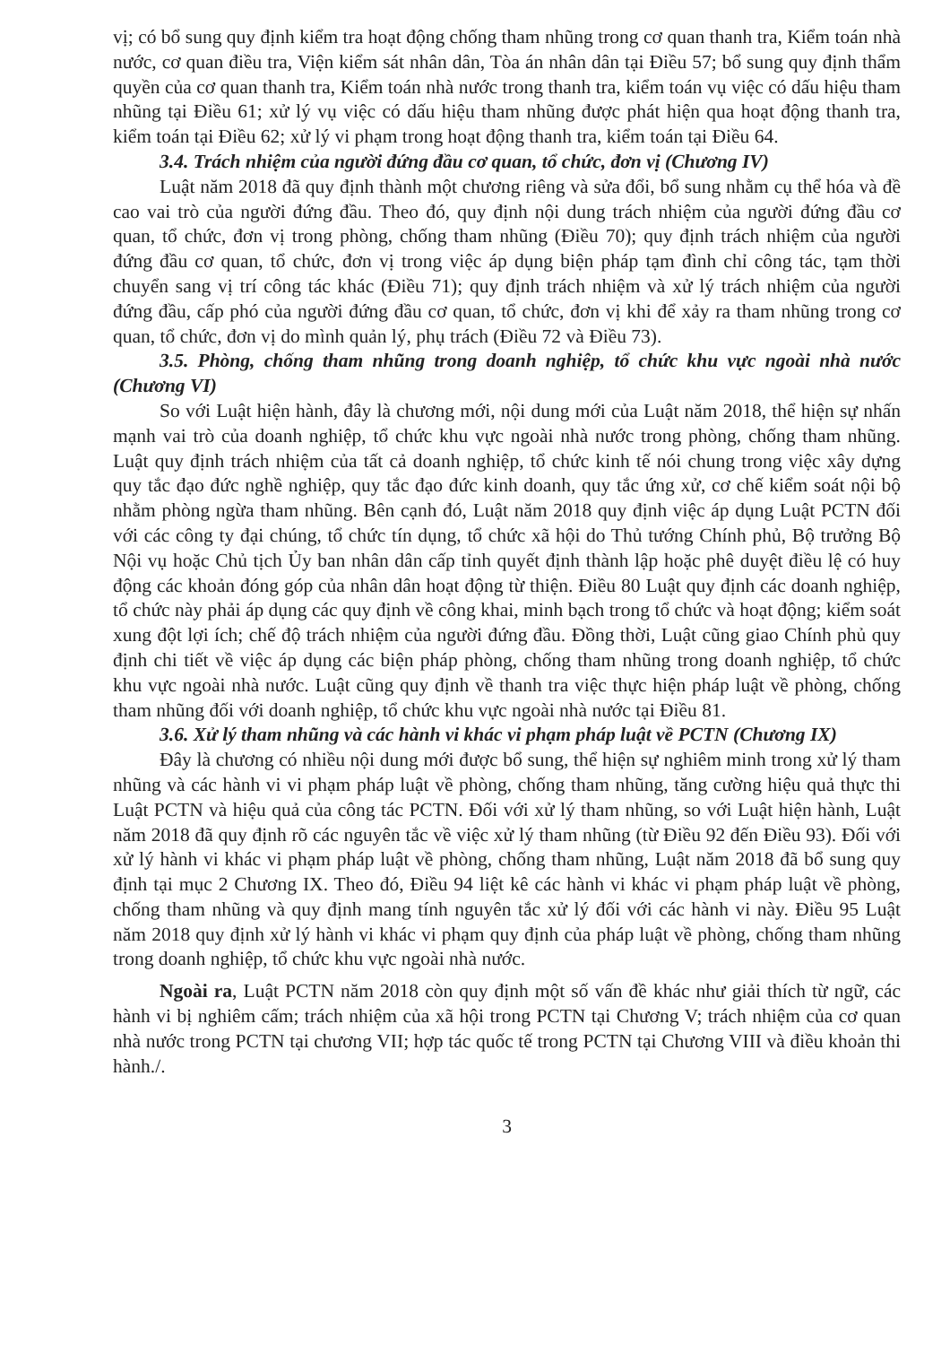vị; có bổ sung quy định kiểm tra hoạt động chống tham nhũng trong cơ quan thanh tra, Kiểm toán nhà nước, cơ quan điều tra, Viện kiểm sát nhân dân, Tòa án nhân dân tại Điều 57; bổ sung quy định thẩm quyền của cơ quan thanh tra, Kiểm toán nhà nước trong thanh tra, kiểm toán vụ việc có dấu hiệu tham nhũng tại Điều 61; xử lý vụ việc có dấu hiệu tham nhũng được phát hiện qua hoạt động thanh tra, kiểm toán tại Điều 62; xử lý vi phạm trong hoạt động thanh tra, kiểm toán tại Điều 64.
3.4. Trách nhiệm của người đứng đầu cơ quan, tổ chức, đơn vị (Chương IV)
Luật năm 2018 đã quy định thành một chương riêng và sửa đổi, bổ sung nhằm cụ thể hóa và đề cao vai trò của người đứng đầu. Theo đó, quy định nội dung trách nhiệm của người đứng đầu cơ quan, tổ chức, đơn vị trong phòng, chống tham nhũng (Điều 70); quy định trách nhiệm của người đứng đầu cơ quan, tổ chức, đơn vị trong việc áp dụng biện pháp tạm đình chỉ công tác, tạm thời chuyển sang vị trí công tác khác (Điều 71); quy định trách nhiệm và xử lý trách nhiệm của người đứng đầu, cấp phó của người đứng đầu cơ quan, tổ chức, đơn vị khi để xảy ra tham nhũng trong cơ quan, tổ chức, đơn vị do mình quản lý, phụ trách (Điều 72 và Điều 73).
3.5. Phòng, chống tham nhũng trong doanh nghiệp, tổ chức khu vực ngoài nhà nước (Chương VI)
So với Luật hiện hành, đây là chương mới, nội dung mới của Luật năm 2018, thể hiện sự nhấn mạnh vai trò của doanh nghiệp, tổ chức khu vực ngoài nhà nước trong phòng, chống tham nhũng. Luật quy định trách nhiệm của tất cả doanh nghiệp, tổ chức kinh tế nói chung trong việc xây dựng quy tắc đạo đức nghề nghiệp, quy tắc đạo đức kinh doanh, quy tắc ứng xử, cơ chế kiểm soát nội bộ nhằm phòng ngừa tham nhũng. Bên cạnh đó, Luật năm 2018 quy định việc áp dụng Luật PCTN đối với các công ty đại chúng, tổ chức tín dụng, tổ chức xã hội do Thủ tướng Chính phủ, Bộ trưởng Bộ Nội vụ hoặc Chủ tịch Ủy ban nhân dân cấp tỉnh quyết định thành lập hoặc phê duyệt điều lệ có huy động các khoản đóng góp của nhân dân hoạt động từ thiện. Điều 80 Luật quy định các doanh nghiệp, tổ chức này phải áp dụng các quy định về công khai, minh bạch trong tổ chức và hoạt động; kiểm soát xung đột lợi ích; chế độ trách nhiệm của người đứng đầu. Đồng thời, Luật cũng giao Chính phủ quy định chi tiết về việc áp dụng các biện pháp phòng, chống tham nhũng trong doanh nghiệp, tổ chức khu vực ngoài nhà nước. Luật cũng quy định về thanh tra việc thực hiện pháp luật về phòng, chống tham nhũng đối với doanh nghiệp, tổ chức khu vực ngoài nhà nước tại Điều 81.
3.6. Xử lý tham nhũng và các hành vi khác vi phạm pháp luật về PCTN (Chương IX)
Đây là chương có nhiều nội dung mới được bổ sung, thể hiện sự nghiêm minh trong xử lý tham nhũng và các hành vi vi phạm pháp luật về phòng, chống tham nhũng, tăng cường hiệu quả thực thi Luật PCTN và hiệu quả của công tác PCTN. Đối với xử lý tham nhũng, so với Luật hiện hành, Luật năm 2018 đã quy định rõ các nguyên tắc về việc xử lý tham nhũng (từ Điều 92 đến Điều 93). Đối với xử lý hành vi khác vi phạm pháp luật về phòng, chống tham nhũng, Luật năm 2018 đã bổ sung quy định tại mục 2 Chương IX. Theo đó, Điều 94 liệt kê các hành vi khác vi phạm pháp luật về phòng, chống tham nhũng và quy định mang tính nguyên tắc xử lý đối với các hành vi này. Điều 95 Luật năm 2018 quy định xử lý hành vi khác vi phạm quy định của pháp luật về phòng, chống tham nhũng trong doanh nghiệp, tổ chức khu vực ngoài nhà nước.
Ngoài ra, Luật PCTN năm 2018 còn quy định một số vấn đề khác như giải thích từ ngữ, các hành vi bị nghiêm cấm; trách nhiệm của xã hội trong PCTN tại Chương V; trách nhiệm của cơ quan nhà nước trong PCTN tại chương VII; hợp tác quốc tế trong PCTN tại Chương VIII và điều khoản thi hành./.
3